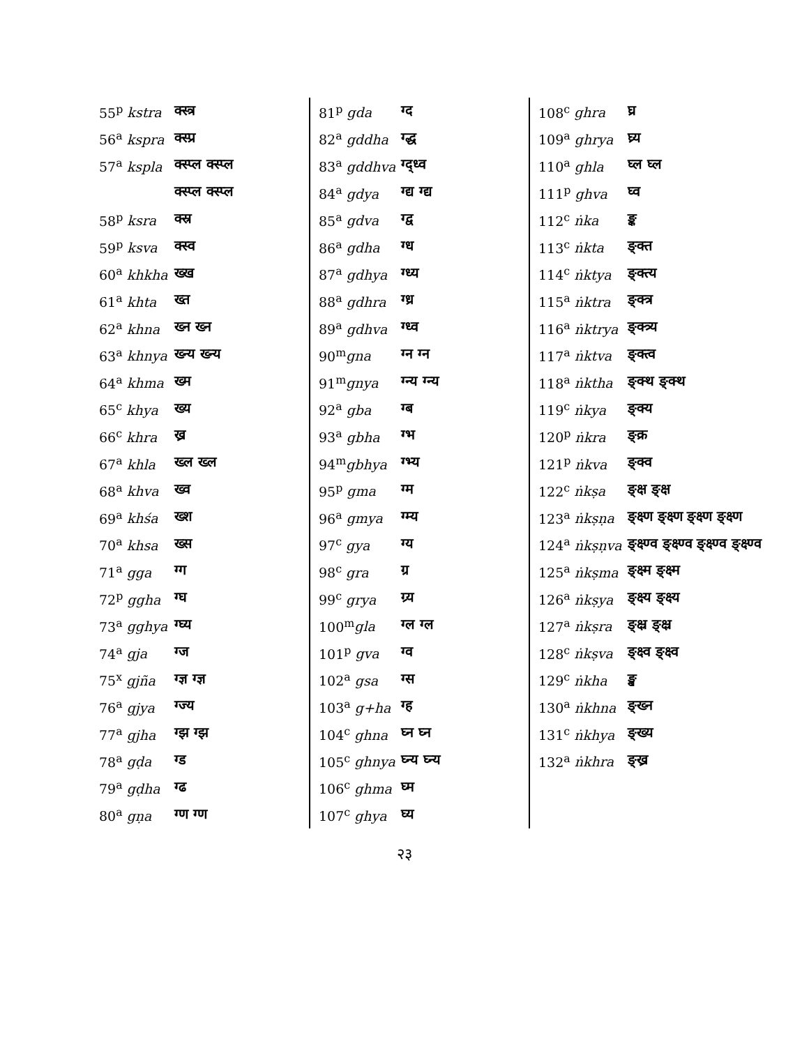| 55<sup>p</sup> kstra | क्स्त्र |
| 56<sup>a</sup> kspra | क्स्प्र |
| 57<sup>a</sup> kspla | क्स्प्ल क्स्प्ल |
| | क्स्प्ल क्स्प्ल |
| 58<sup>p</sup> ksra | क्स्र |
| 59<sup>p</sup> ksva | क्स्व |
| 60<sup>a</sup> khkha | ख्ख |
| 61<sup>a</sup> khta | ख्त |
| 62<sup>a</sup> khna | ख्न ख्न |
| 63<sup>a</sup> khnya | ख्न्य ख्न्य |
| 64<sup>a</sup> khma | ख्म |
| 65<sup>c</sup> khya | ख्य |
| 66<sup>c</sup> khra | ख्र |
| 67<sup>a</sup> khla | ख्ल ख्ल |
| 68<sup>a</sup> khva | ख्व |
| 69<sup>a</sup> khśa | ख्श |
| 70<sup>a</sup> khsa | ख्स |
| 71<sup>a</sup> gga | ग्ग |
| 72<sup>p</sup> ggha | ग्घ |
| 73<sup>a</sup> gghya | ग्घ्य |
| 74<sup>a</sup> gja | ग्ज |
| 75<sup>x</sup> gjña | ग्ज्ञ ग्ज्ञ |
| 76<sup>a</sup> gjya | ग्ज्य |
| 77<sup>a</sup> gjha | ग्झ ग्झ |
| 78<sup>a</sup> gḍa | ग्ड |
| 79<sup>a</sup> gḍha | ग्ढ |
| 80<sup>a</sup> gṇa | ग्ण ग्ण |
| 81<sup>p</sup> gda | ग्द |
| 82<sup>a</sup> gddha | ग्द्ध |
| 83<sup>a</sup> gddhva | ग्द्ध्व |
| 84<sup>a</sup> gdya | ग्द्य ग्द्य |
| 85<sup>a</sup> gdva | ग्द्व |
| 86<sup>a</sup> gdha | ग्ध |
| 87<sup>a</sup> gdhya | ग्ध्य |
| 88<sup>a</sup> gdhra | ग्ध्र |
| 89<sup>a</sup> gdhva | ग्ध्व |
| 90<sup>m</sup> gna | ग्न ग्न |
| 91<sup>m</sup> gnya | ग्न्य ग्न्य |
| 92<sup>a</sup> gba | ग्ब |
| 93<sup>a</sup> gbha | ग्भ |
| 94<sup>m</sup> gbhya | ग्भ्य |
| 95<sup>p</sup> gma | ग्म |
| 96<sup>a</sup> gmya | ग्म्य |
| 97<sup>c</sup> gya | ग्य |
| 98<sup>c</sup> gra | ग्र |
| 99<sup>c</sup> grya | ग्र्य |
| 100<sup>m</sup> gla | ग्ल ग्ल |
| 101<sup>p</sup> gva | ग्व |
| 102<sup>a</sup> gsa | ग्स |
| 103<sup>a</sup> g+ha | ग्ह |
| 104<sup>c</sup> ghna | घ्न घ्न |
| 105<sup>c</sup> ghnya | घ्न्य घ्न्य |
| 106<sup>c</sup> ghma | घ्म |
| 107<sup>c</sup> ghya | घ्य |
| 108<sup>c</sup> ghra | घ्र |
| 109<sup>a</sup> ghrya | घ्र्य |
| 110<sup>a</sup> ghla | घ्ल घ्ल |
| 111<sup>p</sup> ghva | घ्व |
| 112<sup>c</sup> ṅka | ङ्क |
| 113<sup>c</sup> ṅkta | ङ्क्त |
| 114<sup>c</sup> ṅktya | ङ्क्त्य |
| 115<sup>a</sup> ṅktra | ङ्क्त्र |
| 116<sup>a</sup> ṅktrya | ङ्क्त्र्य |
| 117<sup>a</sup> ṅktva | ङ्क्त्व |
| 118<sup>a</sup> ṅktha | ङ्क्थ ङ्क्थ |
| 119<sup>c</sup> ṅkya | ङ्क्य |
| 120<sup>p</sup> ṅkra | ङ्क्र |
| 121<sup>p</sup> ṅkva | ङ्क्व |
| 122<sup>c</sup> ṅkṣa | ङ्क्ष ङ्क्ष |
| 123<sup>a</sup> ṅkṣṇa | ङ्क्ष्ण ङ्क्ष्ण ङ्क्ष्ण ङ्क्ष्ण |
| 124<sup>a</sup> ṅkṣṇva | ङ्क्ष्ण्व ङ्क्ष्ण्व ङ्क्ष्ण्व ङ्क्ष्ण्व |
| 125<sup>a</sup> ṅkṣma | ङ्क्ष्म ङ्क्ष्म |
| 126<sup>a</sup> ṅkṣya | ङ्क्ष्य ङ्क्ष्य |
| 127<sup>a</sup> ṅkṣra | ङ्क्ष्र ङ्क्ष्र |
| 128<sup>c</sup> ṅkṣva | ङ्क्ष्व ङ्क्ष्व |
| 129<sup>c</sup> ṅkha | ङ्ख |
| 130<sup>a</sup> ṅkhna | ङ्ख्न |
| 131<sup>c</sup> ṅkhya | ङ्ख्य |
| 132<sup>a</sup> ṅkhra | ङ्ख्र |
२३